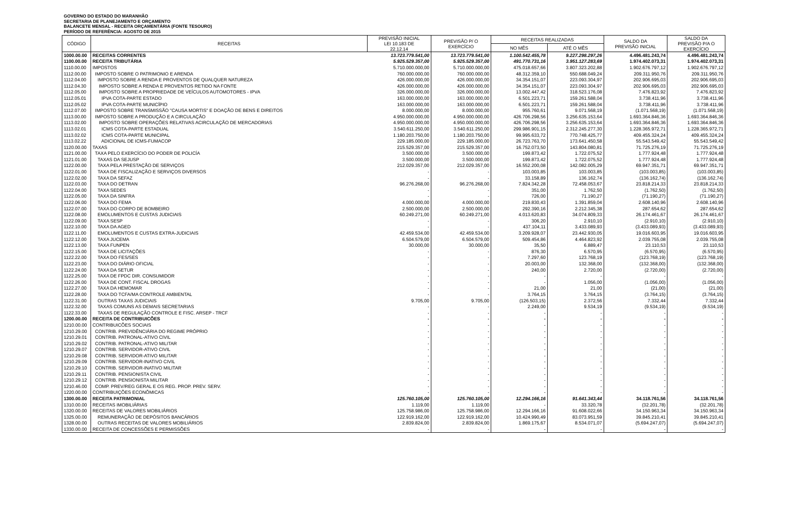GOVERNO DO ESTADO DO MARANHÃO
SECRETARIA DE PLANEJAMENTO E ORÇAMENTO
BALANCETE MENSAL - RECEITA ORÇAMENTÁRIA (FONTE TESOURO)
PERÍODO DE REFERÊNCIA: AGOSTO DE 2015
| CÓDIGO | RECEITAS | PREVISÃO INICIAL LEI 10.183 DE 22.12.14 | PREVISÃO P/ O EXERCÍCIO | RECEITAS REALIZADAS | | SALDO DA PREVISÃO INICIAL | SALDO DA PREVISÃO P/A O EXERCÍCIO |
| --- | --- | --- | --- | --- | --- | --- | --- |
| | | | | NO MÊS | ATÉ O MÊS | | |
| 1000.00.00 | RECEITAS CORRENTES | 13.723.779.541,00 | 13.723.779.541,00 | 1.100.542.455,78 | 9.227.298.297,26 | 4.496.481.243,74 | 4.496.481.243,74 |
| 1100.00.00 | RECEITA TRIBUTÁRIA | 5.925.529.357,00 | 5.925.529.357,00 | 491.770.731,16 | 3.951.127.283,69 | 1.974.402.073,31 | 1.974.402.073,31 |
| 1110.00.00 | IMPOSTOS | 5.710.000.000,00 | 5.710.000.000,00 | 475.018.657,66 | 3.807.323.202,88 | 1.902.676.797,12 | 1.902.676.797,12 |
| 1112.00.00 | IMPOSTO SOBRE O PATRIMONIO E ARENDA | 760.000.000,00 | 760.000.000,00 | 48.312.359,10 | 550.688.049,24 | 209.311.950,76 | 209.311.950,76 |
| 1112.04.00 | IMPOSTO SOBRE A RENDA E PROVENTOS DE QUALQUER NATUREZA | 426.000.000,00 | 426.000.000,00 | 34.354.151,07 | 223.093.304,97 | 202.906.695,03 | 202.906.695,03 |
| 1112.04.30 | IMPOSTO SOBRE A RENDA E PROVENTOS RETIDO NA FONTE | 426.000.000,00 | 426.000.000,00 | 34.354.151,07 | 223.093.304,97 | 202.906.695,03 | 202.906.695,03 |
| 1112.05.00 | IMPOSTO SOBRE A PROPRIEDADE DE VEÍCULOS AUTOMOTORES - IPVA | 326.000.000,00 | 326.000.000,00 | 13.002.447,42 | 318.523.176,08 | 7.476.823,92 | 7.476.823,92 |
| 1112.05.01 | IPVA COTA-PARTE ESTADO | 163.000.000,00 | 163.000.000,00 | 6.501.223,71 | 159.261.588,04 | 3.738.411,96 | 3.738.411,96 |
| 1112.05.02 | IPVA COTA-PARTE MUNICÍPIO | 163.000.000,00 | 163.000.000,00 | 6.501.223,71 | 159.261.588,04 | 3.738.411,96 | 3.738.411,96 |
| 1112.07.00 | IMPOSTO SOBRE TRANSMISSÃO "CAUSA MORTIS" E DOAÇÃO DE BENS E DIREITOS | 8.000.000,00 | 8.000.000,00 | 955.760,61 | 9.071.568,19 | (1.071.568,19) | (1.071.568,19) |
| 1113.00.00 | IMPOSTO SOBRE A PRODUÇÃO E A CIRCULAÇÃO | 4.950.000.000,00 | 4.950.000.000,00 | 426.706.298,56 | 3.256.635.153,64 | 1.693.364.846,36 | 1.693.364.846,36 |
| 1113.02.00 | IMPOSTO SOBRE OPERAÇÕES RELATIVAS ACIRCULAÇÃO DE MERCADORIAS | 4.950.000.000,00 | 4.950.000.000,00 | 426.706.298,56 | 3.256.635.153,64 | 1.693.364.846,36 | 1.693.364.846,36 |
| 1113.02.01 | ICMS COTA-PARTE ESTADUAL | 3.540.611.250,00 | 3.540.611.250,00 | 299.986.901,15 | 2.312.245.277,30 | 1.228.365.972,71 | 1.228.365.972,71 |
| 1113.02.02 | ICMS COTA-PARTE MUNICIPAL | 1.180.203.750,00 | 1.180.203.750,00 | 99.995.633,72 | 770.748.425,77 | 409.455.324,24 | 409.455.324,24 |
| 1113.02.22 | ADICIONAL DE ICMS-FUMACOP | 229.185.000,00 | 229.185.000,00 | 26.723.763,70 | 173.641.450,58 | 55.543.549,42 | 55.543.549,42 |
| 1120.00.00 | TAXAS | 215.529.357,00 | 215.529.357,00 | 16.752.073,50 | 143.804.080,81 | 71.725.276,19 | 71.725.276,19 |
| 1121.00.00 | TAXA PELO EXERCÍCIO DO PODER DE POLICÍA | 3.500.000,00 | 3.500.000,00 | 199.873,42 | 1.722.075,52 | 1.777.924,48 | 1.777.924,48 |
| 1121.01.00 | TAXAS DA SEJUSP | 3.500.000,00 | 3.500.000,00 | 199.873,42 | 1.722.075,52 | 1.777.924,48 | 1.777.924,48 |
| 1122.00.00 | TAXA PELA PRESTAÇÃO DE SERVIÇOS | 212.029.357,00 | 212.029.357,00 | 16.552.200,08 | 142.082.005,29 | 69.947.351,71 | 69.947.351,71 |
| 1122.01.00 | TAXA DE FISCALIZAÇÃO E SERVIÇOS DIVERSOS | - | - | 103.003,85 | 103.003,85 | (103.003,85) | (103.003,85) |
| 1122.02.00 | TAXA DA SEFAZ | - | - | 33.158,89 | 136.162,74 | (136.162,74) | (136.162,74) |
| 1122.03.00 | TAXA DO DETRAN | 96.276.268,00 | 96.276.268,00 | 7.824.342,28 | 72.458.053,67 | 23.818.214,33 | 23.818.214,33 |
| 1122.04.00 | TAXA SEDES | - | - | 351,00 | 1.762,50 | (1.762,50) | (1.762,50) |
| 1122.05.00 | TAXA DA SINFRA | - | - | 726,00 | 71.190,27 | (71.190,27) | (71.190,27) |
| 1122.06.00 | TAXA DO FEMA | 4.000.000,00 | 4.000.000,00 | 219.830,43 | 1.391.859,04 | 2.608.140,96 | 2.608.140,96 |
| 1122.07.00 | TAXA DO CORPO DE BOMBEIRO | 2.500.000,00 | 2.500.000,00 | 292.390,16 | 2.212.345,38 | 287.654,62 | 287.654,62 |
| 1122.08.00 | EMOLUMENTOS E CUSTAS JUDICIAIS | 60.249.271,00 | 60.249.271,00 | 4.013.620,83 | 34.074.809,33 | 26.174.461,67 | 26.174.461,67 |
| 1122.09.00 | TAXA SESP | - | - | 306,20 | 2.910,10 | (2.910,10) | (2.910,10) |
| 1122.10.00 | TAXA DA AGED | - | - | 437.104,11 | 3.433.089,93 | (3.433.089,93) | (3.433.089,93) |
| 1122.11.00 | EMOLUMENTOS E CUSTAS EXTRA-JUDICIAIS | 42.459.534,00 | 42.459.534,00 | 3.209.928,07 | 23.442.930,05 | 19.016.603,95 | 19.016.603,95 |
| 1122.12.00 | TAXA JUCEMA | 6.504.579,00 | 6.504.579,00 | 509.454,86 | 4.464.823,92 | 2.039.755,08 | 2.039.755,08 |
| 1122.13.00 | TAXA FUNPEN | 30.000,00 | 30.000,00 | 35,50 | 6.889,47 | 23.110,53 | 23.110,53 |
| 1122.15.00 | TAXA DE LICITAÇÕES | - | - | 876,30 | 6.570,95 | (6.570,95) | (6.570,95) |
| 1122.22.00 | TAXA DO FES/SES | - | - | 7.297,60 | 123.768,19 | (123.768,19) | (123.768,19) |
| 1122.23.00 | TAXA DO DIÁRIO OFICIAL | - | - | 20.003,00 | 132.368,00 | (132.368,00) | (132.368,00) |
| 1122.24.00 | TAXA DA SETUR | - | - | 240,00 | 2.720,00 | (2.720,00) | (2.720,00) |
| 1122.25.00 | TAXA DE FPDC DIR. CONSUMIDOR | - | - | - | - | - | - |
| 1122.26.00 | TAXA DE CONT. FISCAL DROGAS | - | - | - | 1.056,00 | (1.056,00) | (1.056,00) |
| 1122.27.00 | TAXA DA HEMOMAR | - | - | 21,00 | 21,00 | (21,00) | (21,00) |
| 1122.28.00 | TAXA DO TCFA/MA CONTROLE AMBIENTAL | - | - | 3.764,15 | 3.764,15 | (3.764,15) | (3.764,15) |
| 1122.31.00 | OUTRAS TAXAS JUDICIAIS | 9.705,00 | 9.705,00 | (126.503,15) | 2.372,56 | 7.332,44 | 7.332,44 |
| 1122.32.00 | TAXAS COMUNS AS DEMAIS SECRETARIAS | - | - | 2.249,00 | 9.534,19 | (9.534,19) | (9.534,19) |
| 1122.33.00 | TAXAS DE REGULAÇÃO CONTROLE E FISC. ARSEP - TRCF | - | - | - | - | - | - |
| 1200.00.00 | RECEITA DE CONTRIBUICÕES | - | - | - | - | - | - |
| 1210.00.00 | CONTRIBUICÕES SOCIAIS | - | - | - | - | - | - |
| 1210.29.00 | CONTRIB. PREVIDÊNCIÁRIA DO REGIME PRÓPRIO | - | - | - | - | - | - |
| 1210.29.01 | CONTRIB. PATRONAL-ATIVO CIVIL | - | - | - | - | - | - |
| 1210.29.02 | CONTRIB. PATRONAL-ATIVO MILITAR | - | - | - | - | - | - |
| 1210.29.07 | CONTRIB. SERVIDOR-ATIVO CIVIL | - | - | - | - | - | - |
| 1210.29.08 | CONTRIB. SERVIDOR-ATIVO MILITAR | - | - | - | - | - | - |
| 1210.29.09 | CONTRIB. SERVIDOR-INATIVO CIVIL | - | - | - | - | - | - |
| 1210.29.10 | CONTRIB. SERVIDOR-INATIVO MILITAR | - | - | - | - | - | - |
| 1210.29.11 | CONTRIB. PENSIONISTA CIVIL | - | - | - | - | - | - |
| 1210.29.12 | CONTRIB. PENSIONISTA MILITAR | - | - | - | - | - | - |
| 1210.46.00 | COMP. PREV/REG GERAL E OS REG. PROP. PREV. SERV. | - | - | - | - | - | - |
| 1220.00.00 | CONTRIBUIÇÕES ECONÔMICAS | - | - | - | - | - | - |
| 1300.00.00 | RECEITA PATRIMONIAL | 125.760.105,00 | 125.760.105,00 | 12.294.166,16 | 91.641.343,44 | 34.118.761,56 | 34.118.761,56 |
| 1310.00.00 | RECEITAS IMOBILIÁRIAS | 1.119,00 | 1.119,00 | - | 33.320,78 | (32.201,78) | (32.201,78) |
| 1320.00.00 | RECEITAS DE VALORES MOBILIÁRIOS | 125.758.986,00 | 125.758.986,00 | 12.294.166,16 | 91.608.022,66 | 34.150.963,34 | 34.150.963,34 |
| 1325.00.00 | REMUNERAÇÃO DE DEPÓSITOS BANCÁRIOS | 122.919.162,00 | 122.919.162,00 | 10.424.990,49 | 83.073.951,59 | 39.845.210,41 | 39.845.210,41 |
| 1328.00.00 | OUTRAS RECEITAS DE VALORES MOBILIÁRIOS | 2.839.824,00 | 2.839.824,00 | 1.869.175,67 | 8.534.071,07 | (5.694.247,07) | (5.694.247,07) |
| 1330.00.00 | RECEITA DE CONCESSÕES E PERMISSÕES | - | - | - | - | - | - |